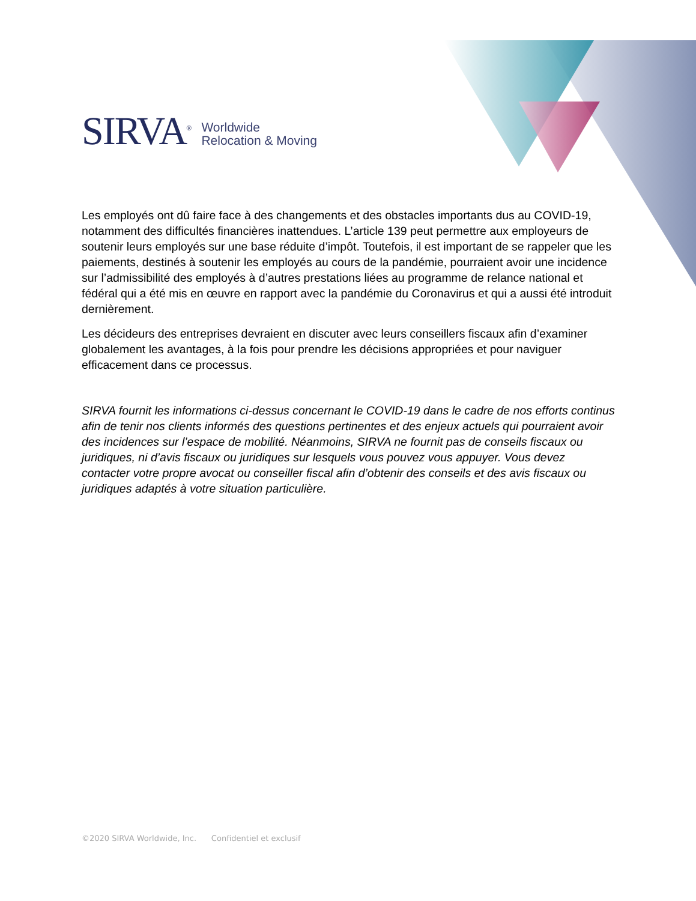SIRVA<sup>®</sup>
Worldwide
Relocation & Moving
Les employés ont dû faire face à des changements et des obstacles importants dus au COVID-19, notamment des difficultés financières inattendues. L’article 139 peut permettre aux employeurs de soutenir leurs employés sur une base réduite d’impôt. Toutefois, il est important de se rappeler que les paiements, destinés à soutenir les employés au cours de la pandémie, pourraient avoir une incidence sur l’admissibilité des employés à d’autres prestations liées au programme de relance national et fédéral qui a été mis en œuvre en rapport avec la pandémie du Coronavirus et qui a aussi été introduit dernièrement.
Les décideurs des entreprises devraient en discuter avec leurs conseillers fiscaux afin d’examiner globalement les avantages, à la fois pour prendre les décisions appropriées et pour naviguer efficacement dans ce processus.
SIRVA fournit les informations ci-dessus concernant le COVID-19 dans le cadre de nos efforts continus afin de tenir nos clients informés des questions pertinentes et des enjeux actuels qui pourraient avoir des incidences sur l’espace de mobilité. Néanmoins, SIRVA ne fournit pas de conseils fiscaux ou juridiques, ni d’avis fiscaux ou juridiques sur lesquels vous pouvez vous appuyer. Vous devez contacter votre propre avocat ou conseiller fiscal afin d’obtenir des conseils et des avis fiscaux ou juridiques adaptés à votre situation particulière.
©2020 SIRVA Worldwide, Inc. Confidentiel et exclusif